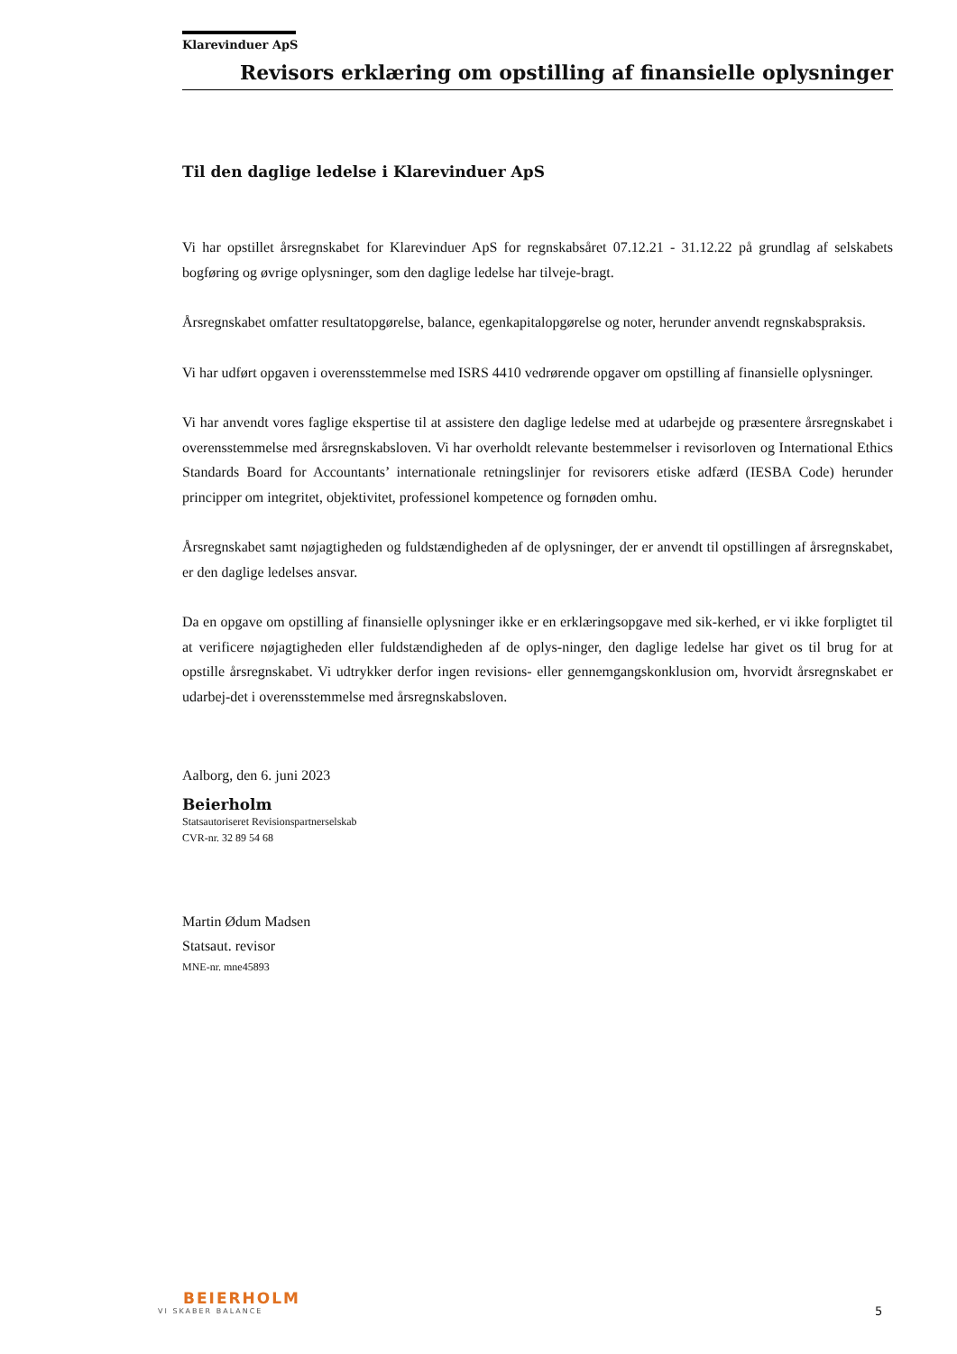Klarevinduer ApS
Revisors erklæring om opstilling af finansielle oplysninger
Til den daglige ledelse i Klarevinduer ApS
Vi har opstillet årsregnskabet for Klarevinduer ApS for regnskabsåret 07.12.21 - 31.12.22 på grundlag af selskabets bogføring og øvrige oplysninger, som den daglige ledelse har tilveje-bragt.
Årsregnskabet omfatter resultatopgørelse, balance, egenkapitalopgørelse og noter, herunder anvendt regnskabspraksis.
Vi har udført opgaven i overensstemmelse med ISRS 4410 vedrørende opgaver om opstilling af finansielle oplysninger.
Vi har anvendt vores faglige ekspertise til at assistere den daglige ledelse med at udarbejde og præsentere årsregnskabet i overensstemmelse med årsregnskabsloven. Vi har overholdt relevante bestemmelser i revisorloven og International Ethics Standards Board for Accountants’ internationale retningslinjer for revisorers etiske adfærd (IESBA Code) herunder principper om integritet, objektivitet, professionel kompetence og fornøden omhu.
Årsregnskabet samt nøjagtigheden og fuldstændigheden af de oplysninger, der er anvendt til opstillingen af årsregnskabet, er den daglige ledelses ansvar.
Da en opgave om opstilling af finansielle oplysninger ikke er en erklæringsopgave med sik-kerhed, er vi ikke forpligtet til at verificere nøjagtigheden eller fuldstændigheden af de oplys-ninger, den daglige ledelse har givet os til brug for at opstille årsregnskabet. Vi udtrykker derfor ingen revisions- eller gennemgangskonklusion om, hvorvidt årsregnskabet er udarbej-det i overensstemmelse med årsregnskabsloven.
Aalborg, den 6. juni 2023
Beierholm
Statsautoriseret Revisionspartnerselskab
CVR-nr. 32 89 54 68
Martin Ødum Madsen
Statsaut. revisor
MNE-nr. mne45893
BEIERHOLM
VI SKABER BALANCE
5